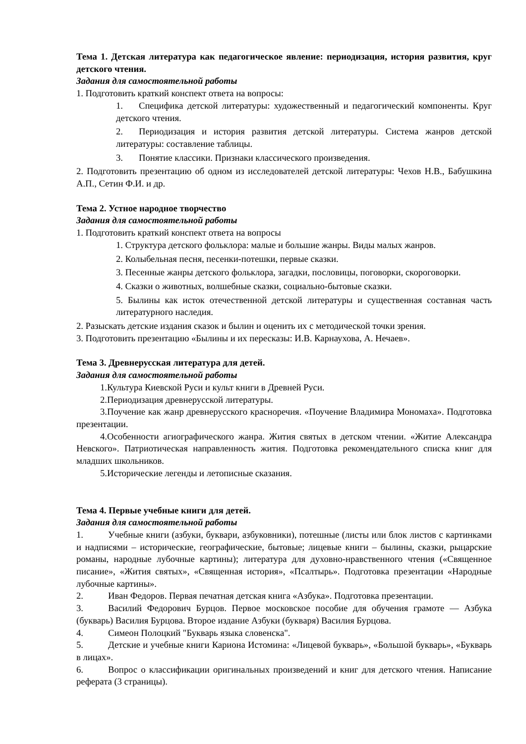Тема 1. Детская литература как педагогическое явление: периодизация, история развития, круг детского чтения.
Задания для самостоятельной работы
1. Подготовить краткий конспект ответа на вопросы:
1. Специфика детской литературы: художественный и педагогический компоненты. Круг детского чтения.
2. Периодизация и история развития детской литературы. Система жанров детской литературы: составление таблицы.
3. Понятие классики. Признаки классического произведения.
2. Подготовить презентацию об одном из исследователей детской литературы: Чехов Н.В., Бабушкина А.П., Сетин Ф.И. и др.
Тема 2. Устное народное творчество
Задания для самостоятельной работы
1. Подготовить краткий конспект ответа на вопросы
1. Структура детского фольклора: малые и большие жанры. Виды малых жанров.
2. Колыбельная песня, песенки-потешки, первые сказки.
3. Песенные жанры детского фольклора, загадки, пословицы, поговорки, скороговорки.
4. Сказки о животных, волшебные сказки, социально-бытовые сказки.
5. Былины как исток отечественной детской литературы и существенная составная часть литературного наследия.
2. Разыскать детские издания сказок и былин и оценить их с методической точки зрения.
3. Подготовить презентацию «Былины и их пересказы: И.В. Карнаухова, А. Нечаев».
Тема 3. Древнерусская литература для детей.
Задания для самостоятельной работы
1. Культура Киевской Руси и культ книги в Древней Руси.
2. Периодизация древнерусской литературы.
3. Поучение как жанр древнерусского красноречия. «Поучение Владимира Мономаха». Подготовка презентации.
4. Особенности агиографического жанра. Жития святых в детском чтении. «Житие Александра Невского». Патриотическая направленность жития. Подготовка рекомендательного списка книг для младших школьников.
5. Исторические легенды и летописные сказания.
Тема 4. Первые учебные книги для детей.
Задания для самостоятельной работы
1. Учебные книги (азбуки, буквари, азбуковники), потешные (листы или блок листов с картинками и надписями – исторические, географические, бытовые; лицевые книги – былины, сказки, рыцарские романы, народные лубочные картины); литература для духовно-нравственного чтения («Священное писание», «Жития святых», «Священная история», «Псалтырь». Подготовка презентации «Народные лубочные картины».
2. Иван Федоров. Первая печатная детская книга «Азбука». Подготовка презентации.
3. Василий Федорович Бурцов. Первое московское пособие для обучения грамоте — Азбука (букварь) Василия Бурцова. Второе издание Азбуки (букваря) Василия Бурцова.
4. Симеон Полоцкий "Букварь языка словенска".
5. Детские и учебные книги Кариона Истомина: «Лицевой букварь», «Большой букварь», «Букварь в лицах».
6. Вопрос о классификации оригинальных произведений и книг для детского чтения. Написание реферата (3 страницы).